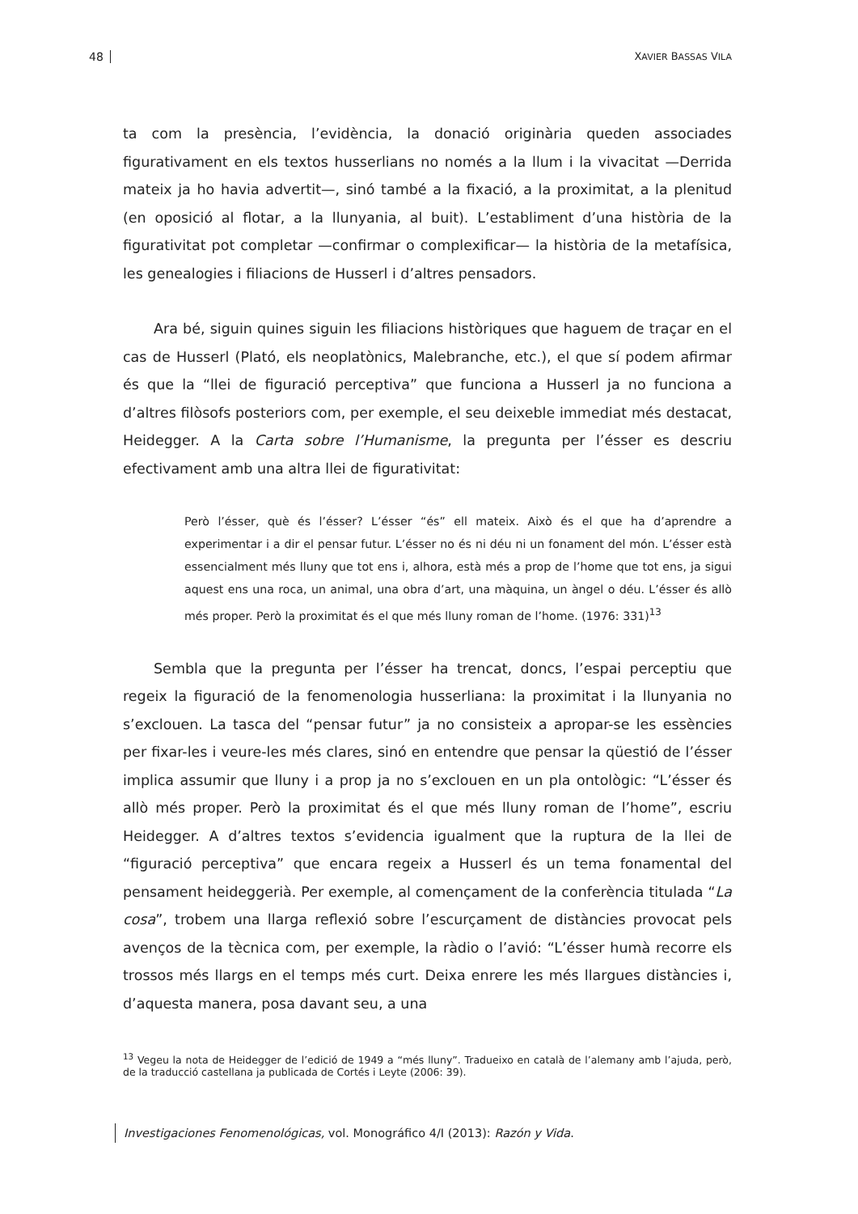48 XAVIER BASSAS VILA
ta com la presència, l’evidència, la donació originària queden associades figurativament en els textos husserlians no només a la llum i la vivacitat —Derrida mateix ja ho havia advertit—, sinó també a la fixació, a la proximitat, a la plenitud (en oposició al flotar, a la llunyania, al buit). L’establiment d’una història de la figurativitat pot completar —confirmar o complexificar— la història de la metafísica, les genealogies i filiacions de Husserl i d’altres pensadors.
Ara bé, siguin quines siguin les filiacions històriques que haguem de traçar en el cas de Husserl (Plató, els neoplatònics, Malebranche, etc.), el que sí podem afirmar és que la “llei de figuració perceptiva” que funciona a Husserl ja no funciona a d’altres filòsofs posteriors com, per exemple, el seu deixeble immediat més destacat, Heidegger. A la Carta sobre l’Humanisme, la pregunta per l’ésser es descriu efectivament amb una altra llei de figurativitat:
Però l’ésser, què és l’ésser? L’ésser “és” ell mateix. Això és el que ha d’aprendre a experimentar i a dir el pensar futur. L’ésser no és ni déu ni un fonament del món. L’ésser està essencialment més lluny que tot ens i, alhora, està més a prop de l’home que tot ens, ja sigui aquest ens una roca, un animal, una obra d’art, una màquina, un àngel o déu. L’ésser és allò més proper. Però la proximitat és el que més lluny roman de l’home. (1976: 331)<sup>13</sup>
Sembla que la pregunta per l’ésser ha trencat, doncs, l’espai perceptiu que regeix la figuració de la fenomenologia husserliana: la proximitat i la llunyania no s’exclouen. La tasca del “pensar futur” ja no consisteix a apropar-se les essències per fixar-les i veure-les més clares, sinó en entendre que pensar la qüestió de l’ésser implica assumir que lluny i a prop ja no s’exclouen en un pla ontològic: “L’ésser és allò més proper. Però la proximitat és el que més lluny roman de l’home”, escriu Heidegger. A d’altres textos s’evidencia igualment que la ruptura de la llei de “figuració perceptiva” que encara regeix a Husserl és un tema fonamental del pensament heideggerià. Per exemple, al començament de la conferència titulada “La cosa”, trobem una llarga reflexió sobre l’escurçament de distàncies provocat pels avenços de la tècnica com, per exemple, la ràdio o l’avió: “L’ésser humà recorre els trossos més llargs en el temps més curt. Deixa enrere les més llargues distàncies i, d’aquesta manera, posa davant seu, a una
<sup>13</sup> Vegeu la nota de Heidegger de l’edició de 1949 a “més lluny”. Tradueixo en català de l’alemany amb l’ajuda, però, de la traducció castellana ja publicada de Cortés i Leyte (2006: 39).
Investigaciones Fenomenológicas, vol. Monográfico 4/I (2013): Razón y Vida.